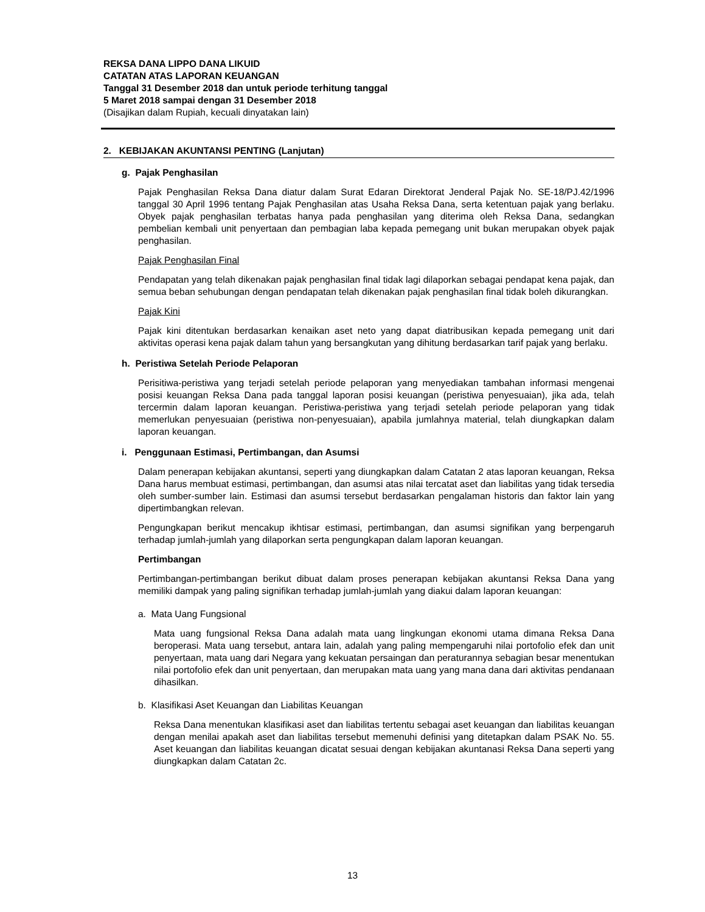REKSA DANA LIPPO DANA LIKUID
CATATAN ATAS LAPORAN KEUANGAN
Tanggal 31 Desember 2018 dan untuk periode terhitung tanggal
5 Maret 2018 sampai dengan 31 Desember 2018
(Disajikan dalam Rupiah, kecuali dinyatakan lain)
2. KEBIJAKAN AKUNTANSI PENTING (Lanjutan)
g. Pajak Penghasilan
Pajak Penghasilan Reksa Dana diatur dalam Surat Edaran Direktorat Jenderal Pajak No. SE-18/PJ.42/1996 tanggal 30 April 1996 tentang Pajak Penghasilan atas Usaha Reksa Dana, serta ketentuan pajak yang berlaku. Obyek pajak penghasilan terbatas hanya pada penghasilan yang diterima oleh Reksa Dana, sedangkan pembelian kembali unit penyertaan dan pembagian laba kepada pemegang unit bukan merupakan obyek pajak penghasilan.
Pajak Penghasilan Final
Pendapatan yang telah dikenakan pajak penghasilan final tidak lagi dilaporkan sebagai pendapat kena pajak, dan semua beban sehubungan dengan pendapatan telah dikenakan pajak penghasilan final tidak boleh dikurangkan.
Pajak Kini
Pajak kini ditentukan berdasarkan kenaikan aset neto yang dapat diatribusikan kepada pemegang unit dari aktivitas operasi kena pajak dalam tahun yang bersangkutan yang dihitung berdasarkan tarif pajak yang berlaku.
h. Peristiwa Setelah Periode Pelaporan
Perisitiwa-peristiwa yang terjadi setelah periode pelaporan yang menyediakan tambahan informasi mengenai posisi keuangan Reksa Dana pada tanggal laporan posisi keuangan (peristiwa penyesuaian), jika ada, telah tercermin dalam laporan keuangan. Peristiwa-peristiwa yang terjadi setelah periode pelaporan yang tidak memerlukan penyesuaian (peristiwa non-penyesuaian), apabila jumlahnya material, telah diungkapkan dalam laporan keuangan.
i. Penggunaan Estimasi, Pertimbangan, dan Asumsi
Dalam penerapan kebijakan akuntansi, seperti yang diungkapkan dalam Catatan 2 atas laporan keuangan, Reksa Dana harus membuat estimasi, pertimbangan, dan asumsi atas nilai tercatat aset dan liabilitas yang tidak tersedia oleh sumber-sumber lain. Estimasi dan asumsi tersebut berdasarkan pengalaman historis dan faktor lain yang dipertimbangkan relevan.
Pengungkapan berikut mencakup ikhtisar estimasi, pertimbangan, dan asumsi signifikan yang berpengaruh terhadap jumlah-jumlah yang dilaporkan serta pengungkapan dalam laporan keuangan.
Pertimbangan
Pertimbangan-pertimbangan berikut dibuat dalam proses penerapan kebijakan akuntansi Reksa Dana yang memiliki dampak yang paling signifikan terhadap jumlah-jumlah yang diakui dalam laporan keuangan:
a. Mata Uang Fungsional
Mata uang fungsional Reksa Dana adalah mata uang lingkungan ekonomi utama dimana Reksa Dana beroperasi. Mata uang tersebut, antara lain, adalah yang paling mempengaruhi nilai portofolio efek dan unit penyertaan, mata uang dari Negara yang kekuatan persaingan dan peraturannya sebagian besar menentukan nilai portofolio efek dan unit penyertaan, dan merupakan mata uang yang mana dana dari aktivitas pendanaan dihasilkan.
b. Klasifikasi Aset Keuangan dan Liabilitas Keuangan
Reksa Dana menentukan klasifikasi aset dan liabilitas tertentu sebagai aset keuangan dan liabilitas keuangan dengan menilai apakah aset dan liabilitas tersebut memenuhi definisi yang ditetapkan dalam PSAK No. 55. Aset keuangan dan liabilitas keuangan dicatat sesuai dengan kebijakan akuntanasi Reksa Dana seperti yang diungkapkan dalam Catatan 2c.
13